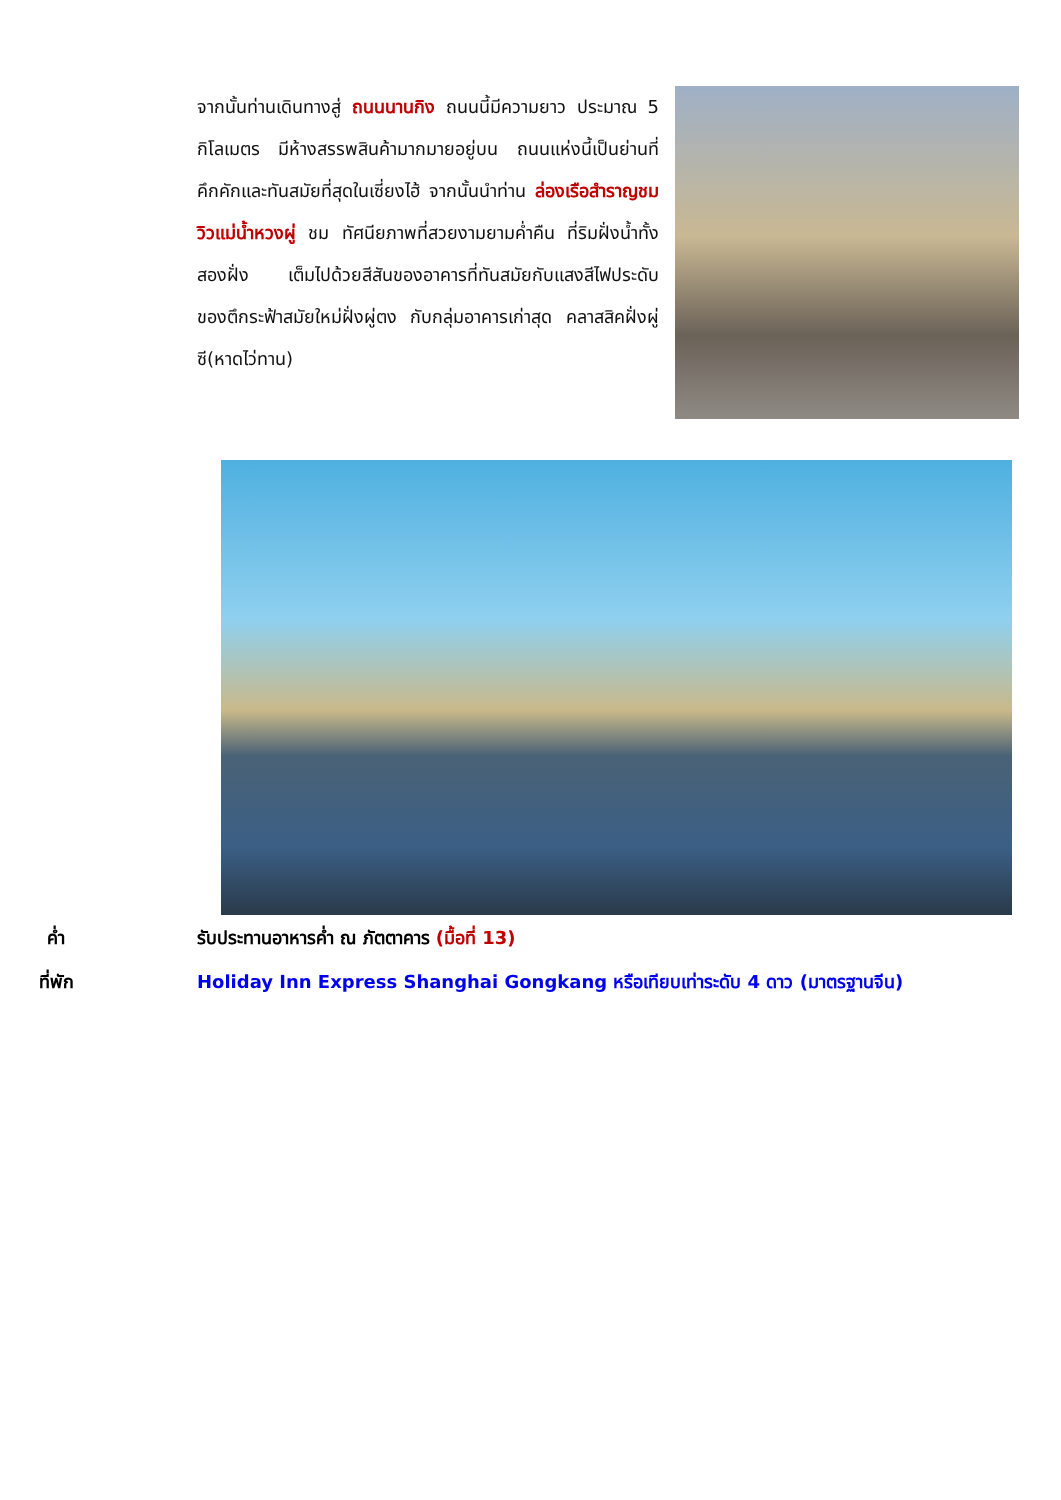จากนั้นท่านเดินทางสู่ ถนนนานกิง ถนนนี้มีความยาว ประมาณ 5 กิโลเมตร มีห้างสรรพสินค้ามากมายอยู่บน ถนนแห่งนี้เป็นย่านที่คึกคักและทันสมัยที่สุดในเซี่ยงไฮ้ จากนั้นนำท่าน ล่องเรือสำราญชมวิวแม่น้ำหวงผู่ ชม ทัศนียภาพที่สวยงามยามค่ำคืน ที่ริมฝั่งน้ำทั้งสองฝั่ง เต็มไปด้วยสีสันของอาคารที่ทันสมัยกับแสงสีไฟประดับ ของตึกระฟ้าสมัยใหม่ฝั่งผู่ตง กับกลุ่มอาคารเก่าสุด คลาสสิคฝั่งผู่ซี(หาดไว่ทาน)
ค่ำ รับประทานอาหารค่ำ ณ ภัตตาคาร (มื้อที่ 13)
ที่พัก Holiday Inn Express Shanghai Gongkang หรือเทียบเท่าระดับ 4 ดาว (มาตรฐานจีน)